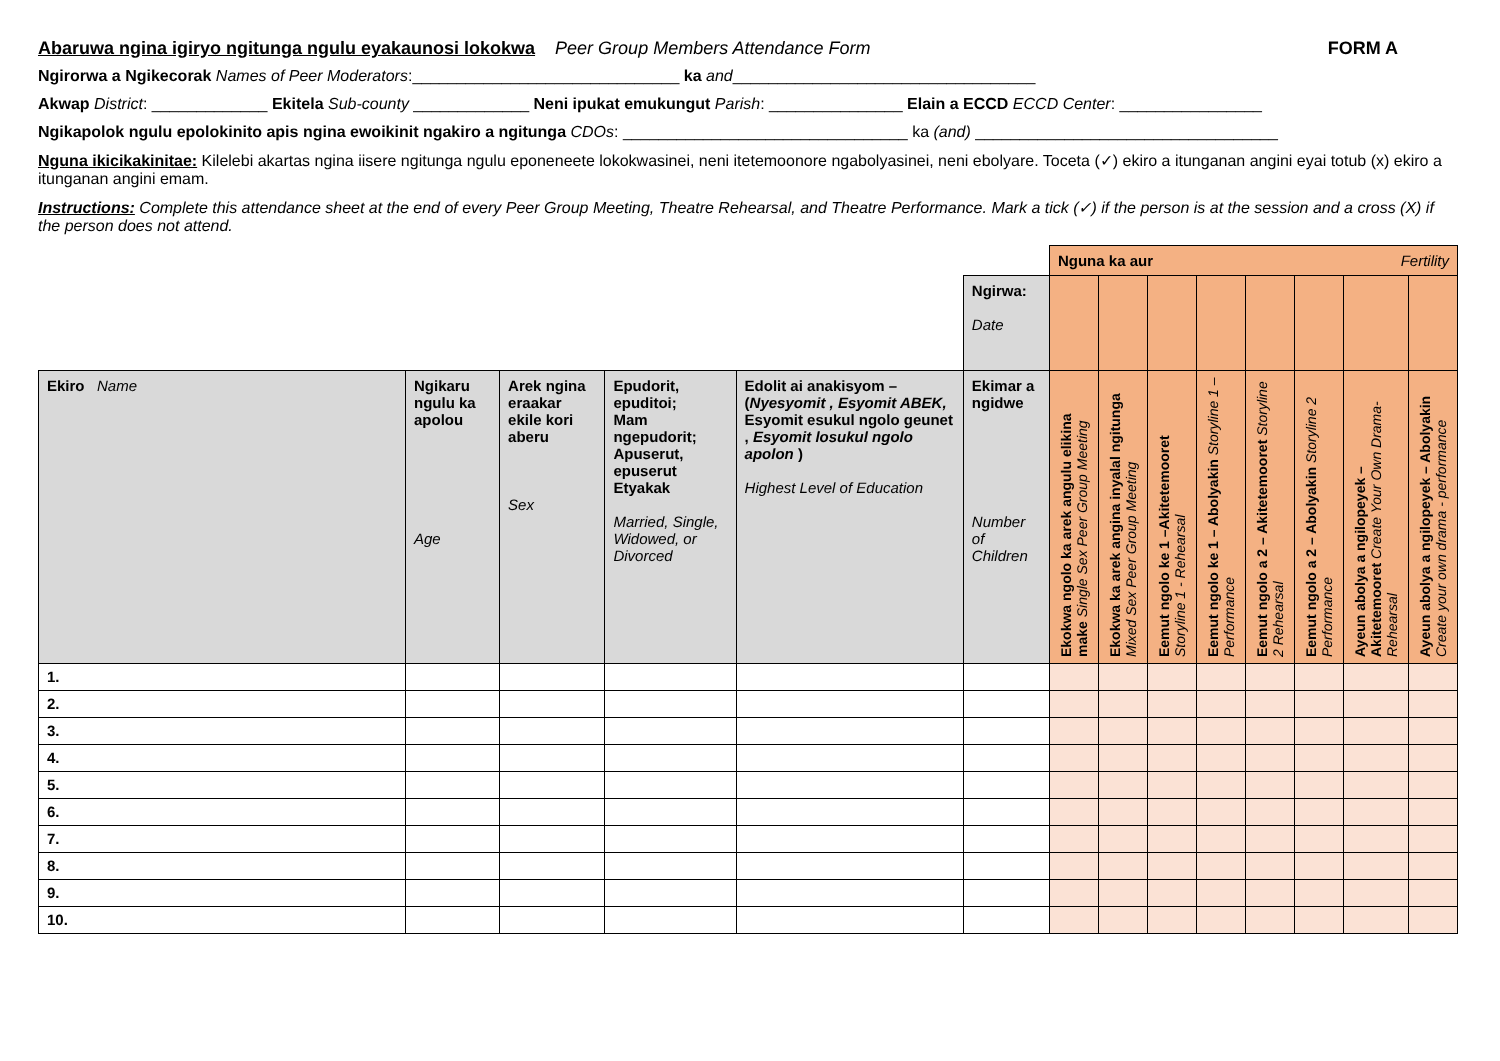Abaruwa ngina igiryo ngitunga ngulu eyakaunosi lokokwa Peer Group Members Attendance Form FORM A
Ngirorwa a Ngikecorak Names of Peer Moderators:______________________________ ka and__________________________________
Akwap District: _____________ Ekitela Sub-county _____________ Neni ipukat emukungut Parish: _______________ Elain a ECCD ECCD Center: ________________
Ngikapolok ngulu epolokinito apis ngina ewoikinit ngakiro a ngitunga CDOs: ________________________________ ka (and) __________________________________
Nguna ikicikakinitae: Kilelebi akartas ngina iisere ngitunga ngulu eponeneete lokokwasinei, neni itetemoonore ngabolyasinei, neni ebolyare. Toceta (✓) ekiro a itunganan angini eyai totub (x) ekiro a itunganan angini emam.
Instructions: Complete this attendance sheet at the end of every Peer Group Meeting, Theatre Rehearsal, and Theatre Performance. Mark a tick (✓) if the person is at the session and a cross (X) if the person does not attend.
| | | | | | | Nguna ka aur Fertility | | | | | | | |
| | | | | | Ngirwa: Date | | | | | | | | |
| Ekiro Name | Ngikaru ngulu ka apolou Age | Arek ngina eraakar ekile kori aberu Sex | Epudorit, epuditoi; Mam ngepudorit; Apuserut, epuserut Etyakak Married, Single, Widowed, or Divorced | Edolit ai anakisyom – ( Nyesyomit , Esyomit ABEK, Esyomit esukul ngolo geunet , Esyomit losukul ngolo apolon ) Highest Level of Education | Ekimar a ngidwe Number of Children | Ekokwa ngolo ka arek angulu elikina make Single Sex Peer Group Meeting | Ekokwa ka arek angina inyalal ngitunga Mixed Sex Peer Group Meeting | Eemut ngolo ke 1 –Akitetemooret Storyline 1 - Rehearsal | Eemut ngolo ke 1 – Abolyakin Storyline 1 – Performance | Eemut ngolo a 2 – Akitetemooret Storyline 2 Rehearsal | Eemut ngolo a 2 – Abolyakin Storyline 2 Performance | Ayeun abolya a ngilopeyek – Akitetemooret Create Your Own Drama- Rehearsal | Ayeun abolya a ngilopeyek – Abolyakin Create your own drama - performance |
| 1. | | | | | | | | | | | | | |
| 2. | | | | | | | | | | | | | |
| 3. | | | | | | | | | | | | | |
| 4. | | | | | | | | | | | | | |
| 5. | | | | | | | | | | | | | |
| 6. | | | | | | | | | | | | | |
| 7. | | | | | | | | | | | | | |
| 8. | | | | | | | | | | | | | |
| 9. | | | | | | | | | | | | | |
| 10. | | | | | | | | | | | | | |